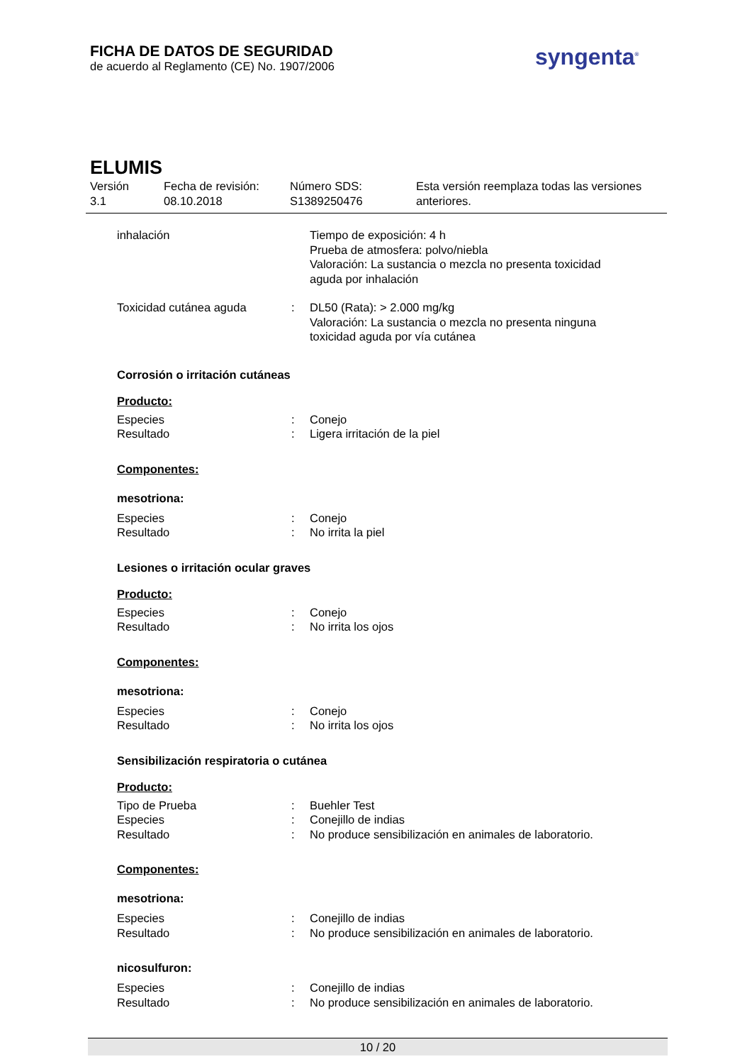FICHA DE DATOS DE SEGURIDAD
de acuerdo al Reglamento (CE) No. 1907/2006
syngenta<sup>®</sup>
ELUMIS
Versión
3.1
Fecha de revisión:
08.10.2018
Número SDS:
S1389250476
Esta versión reemplaza todas las versiones
anteriores.
| inhalación | | Tiempo de exposición: 4 h Prueba de atmosfera: polvo/niebla Valoración: La sustancia o mezcla no presenta toxicidad aguda por inhalación |
| Toxicidad cutánea aguda | : | DL50 (Rata): > 2.000 mg/kg Valoración: La sustancia o mezcla no presenta ninguna toxicidad aguda por vía cutánea |
Corrosión o irritación cutáneas
Producto:
| Especies | : | Conejo |
| Resultado | : | Ligera irritación de la piel |
Componentes:
mesotriona:
| Especies | : | Conejo |
| Resultado | : | No irrita la piel |
Lesiones o irritación ocular graves
Producto:
| Especies | : | Conejo |
| Resultado | : | No irrita los ojos |
Componentes:
mesotriona:
| Especies | : | Conejo |
| Resultado | : | No irrita los ojos |
Sensibilización respiratoria o cutánea
Producto:
| Tipo de Prueba | : | Buehler Test |
| Especies | : | Conejillo de indias |
| Resultado | : | No produce sensibilización en animales de laboratorio. |
Componentes:
mesotriona:
| Especies | : | Conejillo de indias |
| Resultado | : | No produce sensibilización en animales de laboratorio. |
nicosulfuron:
| Especies | : | Conejillo de indias |
| Resultado | : | No produce sensibilización en animales de laboratorio. |
10 / 20